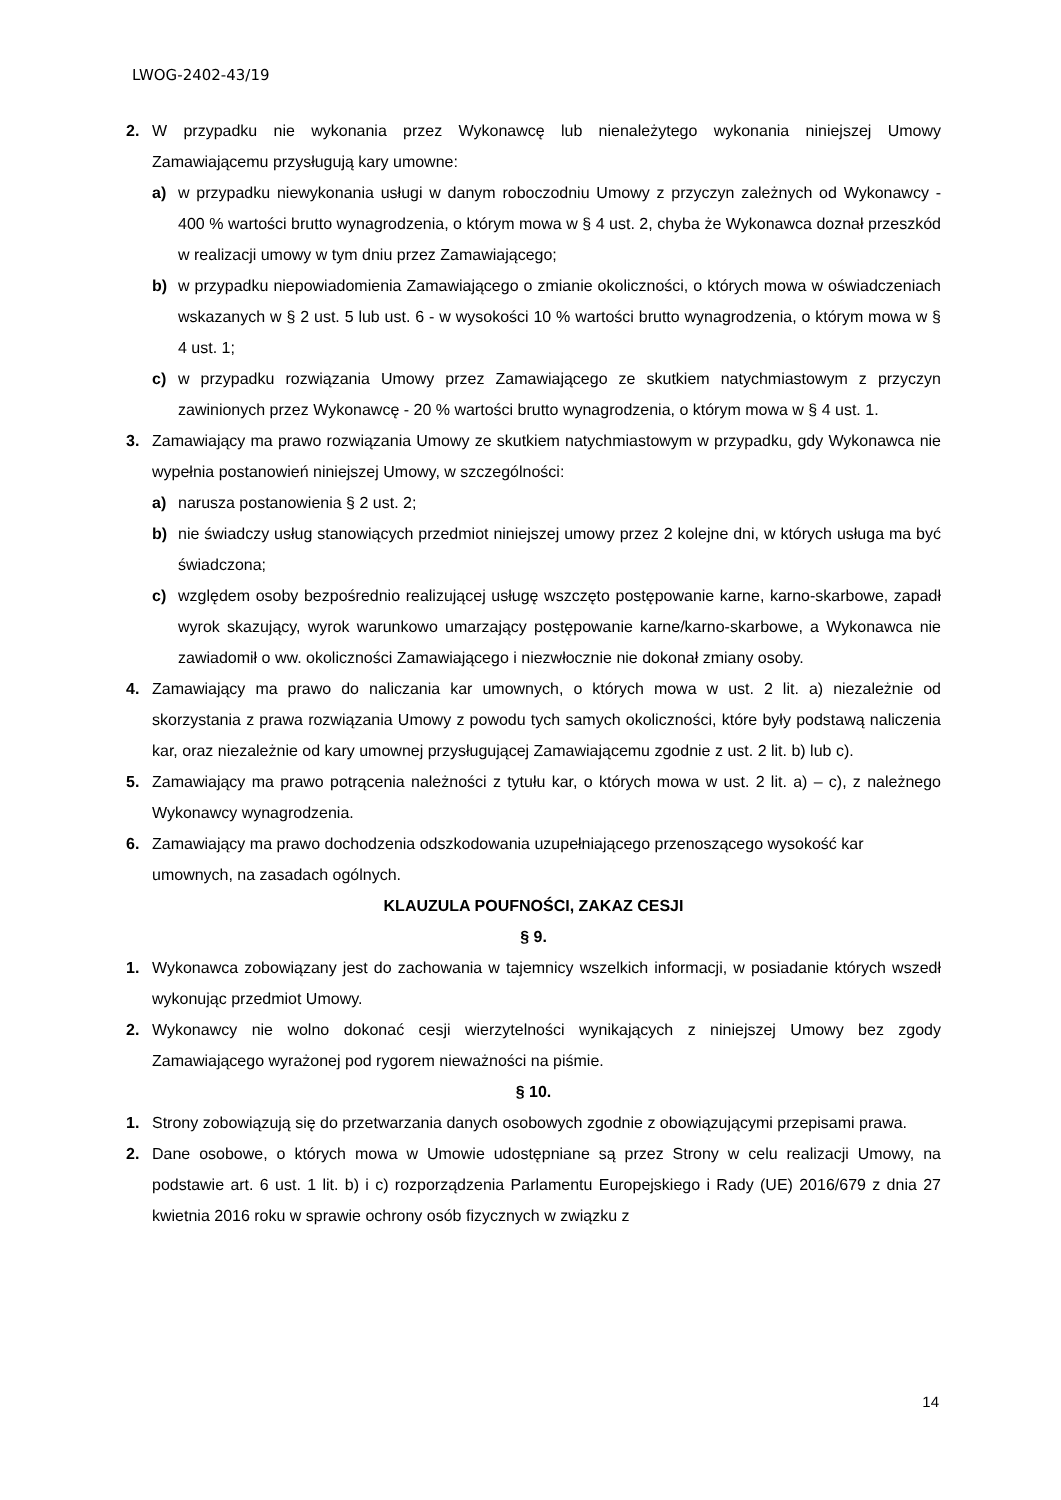LWOG-2402-43/19
2. W przypadku nie wykonania przez Wykonawcę lub nienależytego wykonania niniejszej Umowy Zamawiającemu przysługują kary umowne:
a) w przypadku niewykonania usługi w danym roboczodniu Umowy z przyczyn zależnych od Wykonawcy - 400 % wartości brutto wynagrodzenia, o którym mowa w § 4 ust. 2, chyba że Wykonawca doznał przeszkód w realizacji umowy w tym dniu przez Zamawiającego;
b) w przypadku niepowiadomienia Zamawiającego o zmianie okoliczności, o których mowa w oświadczeniach wskazanych w § 2 ust. 5 lub ust. 6 - w wysokości 10 % wartości brutto wynagrodzenia, o którym mowa w § 4 ust. 1;
c) w przypadku rozwiązania Umowy przez Zamawiającego ze skutkiem natychmiastowym z przyczyn zawinionych przez Wykonawcę - 20 % wartości brutto wynagrodzenia, o którym mowa w § 4 ust. 1.
3. Zamawiający ma prawo rozwiązania Umowy ze skutkiem natychmiastowym w przypadku, gdy Wykonawca nie wypełnia postanowień niniejszej Umowy, w szczególności:
a) narusza postanowienia § 2 ust. 2;
b) nie świadczy usług stanowiących przedmiot niniejszej umowy przez 2 kolejne dni, w których usługa ma być świadczona;
c) względem osoby bezpośrednio realizującej usługę wszczęto postępowanie karne, karno-skarbowe, zapadł wyrok skazujący, wyrok warunkowo umarzający postępowanie karne/karno-skarbowe, a Wykonawca nie zawiadomił o ww. okoliczności Zamawiającego i niezwłocznie nie dokonał zmiany osoby.
4. Zamawiający ma prawo do naliczania kar umownych, o których mowa w ust. 2 lit. a) niezależnie od skorzystania z prawa rozwiązania Umowy z powodu tych samych okoliczności, które były podstawą naliczenia kar, oraz niezależnie od kary umownej przysługującej Zamawiającemu zgodnie z ust. 2 lit. b) lub c).
5. Zamawiający ma prawo potrącenia należności z tytułu kar, o których mowa w ust. 2 lit. a) – c), z należnego Wykonawcy wynagrodzenia.
6. Zamawiający ma prawo dochodzenia odszkodowania uzupełniającego przenoszącego wysokość kar umownych, na zasadach ogólnych.
KLAUZULA POUFNOŚCI, ZAKAZ CESJI
§ 9.
1. Wykonawca zobowiązany jest do zachowania w tajemnicy wszelkich informacji, w posiadanie których wszedł wykonując przedmiot Umowy.
2. Wykonawcy nie wolno dokonać cesji wierzytelności wynikających z niniejszej Umowy bez zgody Zamawiającego wyrażonej pod rygorem nieważności na piśmie.
§ 10.
1. Strony zobowiązują się do przetwarzania danych osobowych zgodnie z obowiązującymi przepisami prawa.
2. Dane osobowe, o których mowa w Umowie udostępniane są przez Strony w celu realizacji Umowy, na podstawie art. 6 ust. 1 lit. b) i c) rozporządzenia Parlamentu Europejskiego i Rady (UE) 2016/679 z dnia 27 kwietnia 2016 roku w sprawie ochrony osób fizycznych w związku z
14